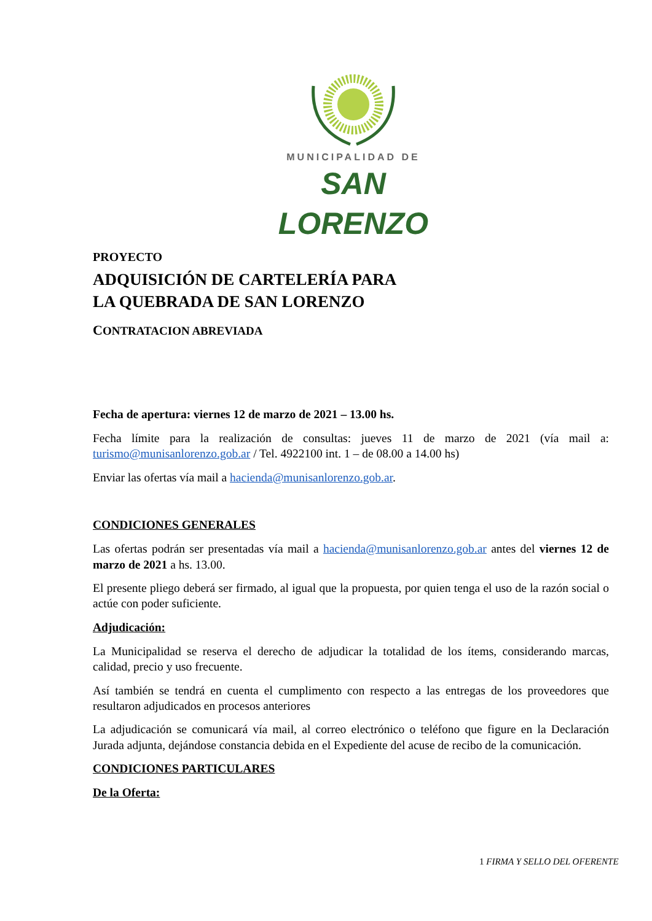MUNICIPALIDAD DE
SAN LORENZO
PROYECTO
ADQUISICIÓN DE CARTELERÍA PARA
LA QUEBRADA DE SAN LORENZO
CONTRATACION ABREVIADA
Fecha de apertura: viernes 12 de marzo de 2021 – 13.00 hs.
Fecha límite para la realización de consultas: jueves 11 de marzo de 2021 (vía mail a: turismo@munisanlorenzo.gob.ar / Tel. 4922100 int. 1 – de 08.00 a 14.00 hs)
Enviar las ofertas vía mail a hacienda@munisanlorenzo.gob.ar.
CONDICIONES GENERALES
Las ofertas podrán ser presentadas vía mail a hacienda@munisanlorenzo.gob.ar antes del viernes 12 de marzo de 2021 a hs. 13.00.
El presente pliego deberá ser firmado, al igual que la propuesta, por quien tenga el uso de la razón social o actúe con poder suficiente.
Adjudicación:
La Municipalidad se reserva el derecho de adjudicar la totalidad de los ítems, considerando marcas, calidad, precio y uso frecuente.
Así también se tendrá en cuenta el cumplimento con respecto a las entregas de los proveedores que resultaron adjudicados en procesos anteriores
La adjudicación se comunicará vía mail, al correo electrónico o teléfono que figure en la Declaración Jurada adjunta, dejándose constancia debida en el Expediente del acuse de recibo de la comunicación.
CONDICIONES PARTICULARES
De la Oferta:
1 FIRMA Y SELLO DEL OFERENTE